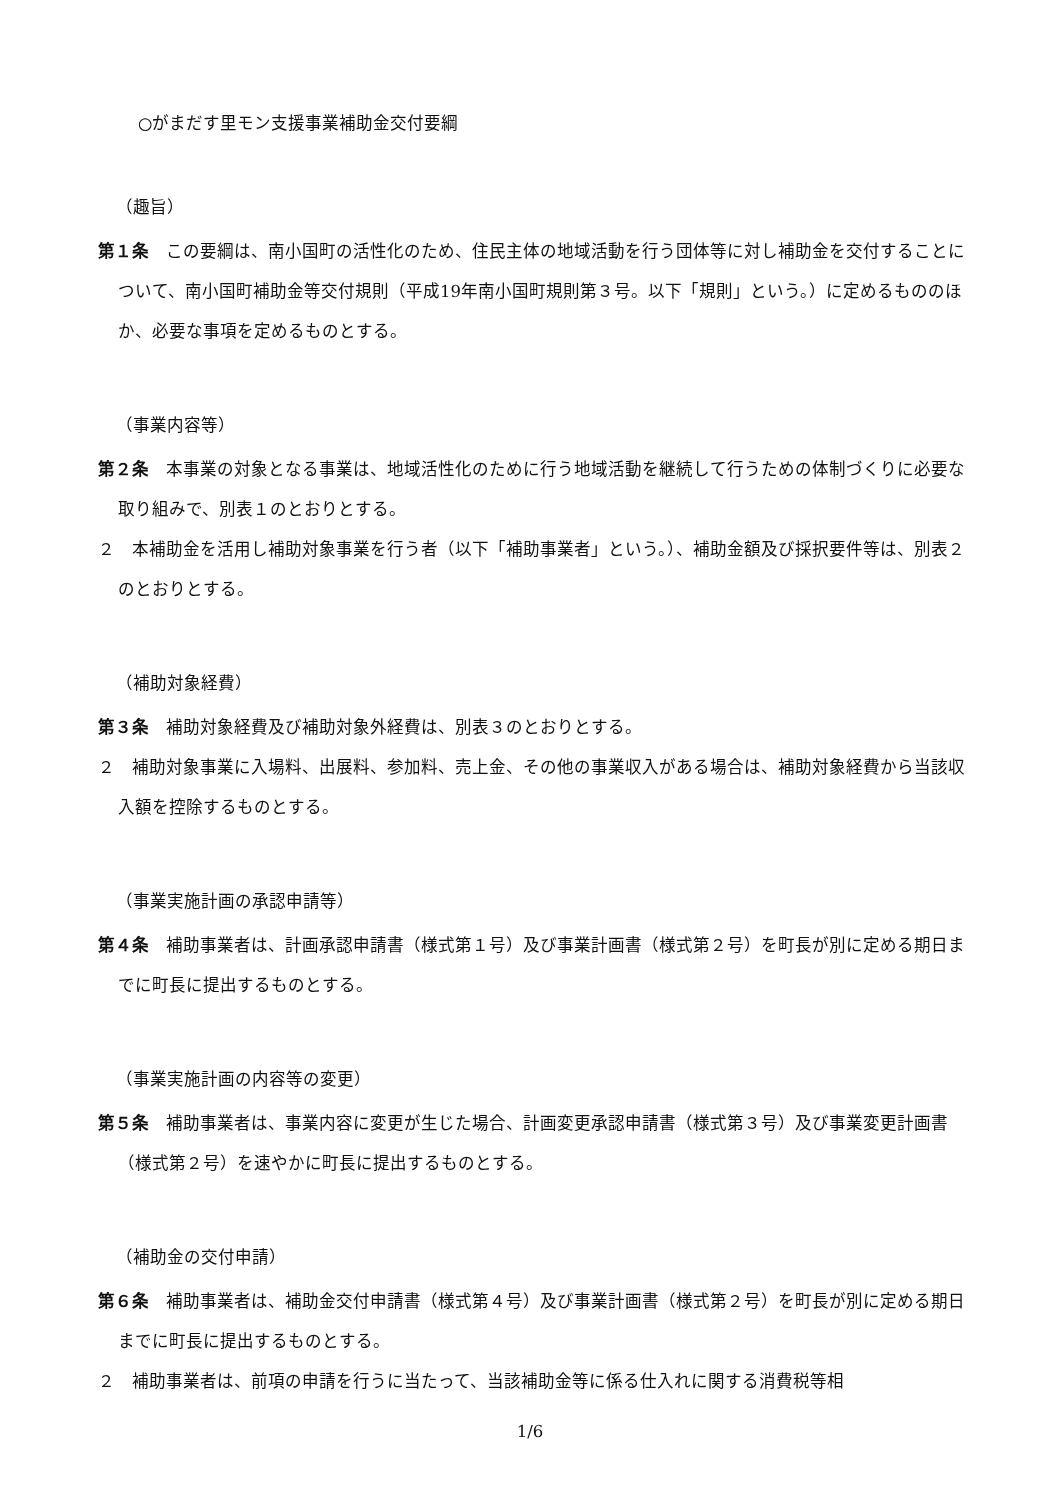○がまだす里モン支援事業補助金交付要綱
（趣旨）
第１条　この要綱は、南小国町の活性化のため、住民主体の地域活動を行う団体等に対し補助金を交付することについて、南小国町補助金等交付規則（平成19年南小国町規則第３号。以下「規則」という。）に定めるもののほか、必要な事項を定めるものとする。
（事業内容等）
第２条　本事業の対象となる事業は、地域活性化のために行う地域活動を継続して行うための体制づくりに必要な取り組みで、別表１のとおりとする。
２　本補助金を活用し補助対象事業を行う者（以下「補助事業者」という。）、補助金額及び採択要件等は、別表２のとおりとする。
（補助対象経費）
第３条　補助対象経費及び補助対象外経費は、別表３のとおりとする。
２　補助対象事業に入場料、出展料、参加料、売上金、その他の事業収入がある場合は、補助対象経費から当該収入額を控除するものとする。
（事業実施計画の承認申請等）
第４条　補助事業者は、計画承認申請書（様式第１号）及び事業計画書（様式第２号）を町長が別に定める期日までに町長に提出するものとする。
（事業実施計画の内容等の変更）
第５条　補助事業者は、事業内容に変更が生じた場合、計画変更承認申請書（様式第３号）及び事業変更計画書（様式第２号）を速やかに町長に提出するものとする。
（補助金の交付申請）
第６条　補助事業者は、補助金交付申請書（様式第４号）及び事業計画書（様式第２号）を町長が別に定める期日までに町長に提出するものとする。
２　補助事業者は、前項の申請を行うに当たって、当該補助金等に係る仕入れに関する消費税等相
1/6